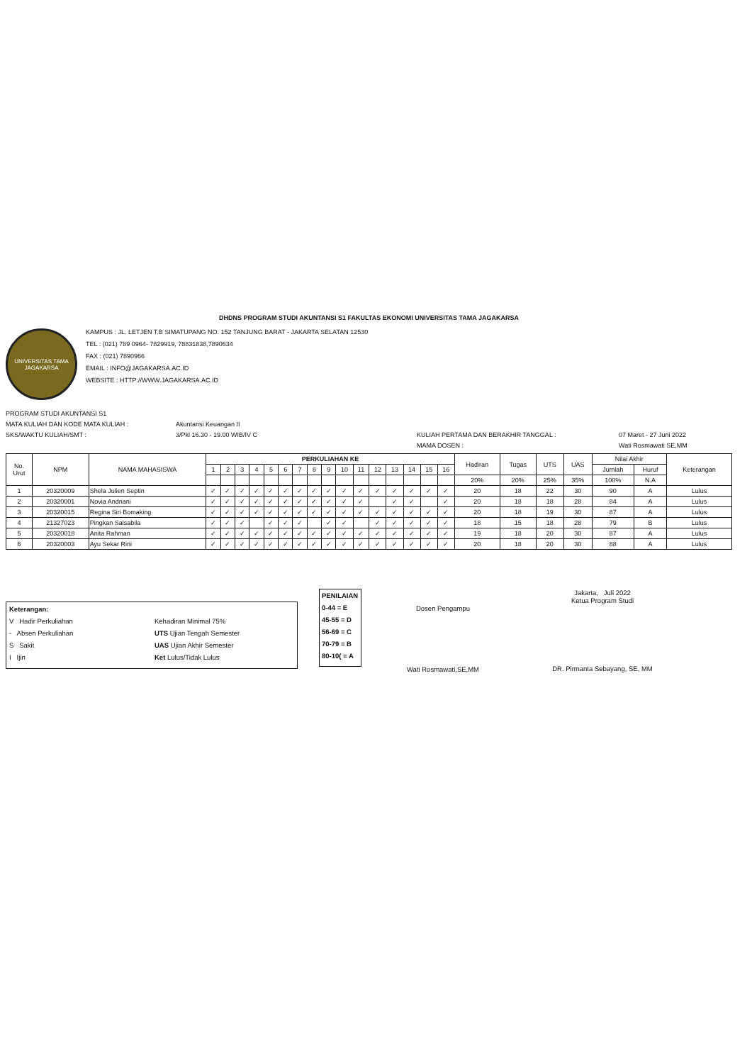DHDNS PROGRAM STUDI AKUNTANSI S1 FAKULTAS EKONOMI UNIVERSITAS TAMA JAGAKARSA
UNIVERSITAS TAMA
JAGAKARSA
KAMPUS : JL. LETJEN T.B SIMATUPANG NO. 152 TANJUNG BARAT - JAKARTA SELATAN 12530
TEL : (021) 789 0964- 7829919, 78831838,7890634
FAX : (021) 7890966
EMAIL : INFO@JAGAKARSA.AC.ID
WEBSITE : HTTP://WWW.JAGAKARSA.AC.ID
PROGRAM STUDI AKUNTANSI S1
MATA KULIAH DAN KODE MATA KULIAH :
Akuntansi Keuangan II
SKS/WAKTU KULIAH/SMT :
3/Pkl 16.30 - 19.00 WIB/IV C
KULIAH PERTAMA DAN BERAKHIR TANGGAL :
07 Maret - 27 Juni 2022
MAMA DOSEN :
Wati Rosmawati SE,MM
| No. Urut | NPM | NAMA MAHASISWA | PERKULIAHAN KE | | | | | | | | | | | | | | | | Hadiran | Tugas | UTS | UAS | Nilai Akhir | | Keterangan |
| --- | --- | --- | --- | --- | --- | --- | --- | --- | --- | --- | --- | --- | --- | --- | --- | --- | --- | --- | --- | --- | --- | --- | --- | --- | --- |
| | | | 1 | 2 | 3 | 4 | 5 | 6 | 7 | 8 | 9 | 10 | 11 | 12 | 13 | 14 | 15 | 16 | | | | | Jumlah | Huruf | |
| | | | | | | | | | | | | | | | | | | | 20% | 20% | 25% | 35% | 100% | N.A | |
| 1 | 20320009 | Shela Julien Septin | ✓ | ✓ | ✓ | ✓ | ✓ | ✓ | ✓ | ✓ | ✓ | ✓ | ✓ | ✓ | ✓ | ✓ | ✓ | ✓ | 20 | 18 | 22 | 30 | 90 | A | Lulus |
| 2 | 20320001 | Novia Andriani | ✓ | ✓ | ✓ | ✓ | ✓ | ✓ | ✓ | ✓ | ✓ | ✓ | ✓ | | ✓ | ✓ | | ✓ | 20 | 18 | 18 | 28 | 84 | A | Lulus |
| 3 | 20320015 | Regina Siri Bomaking | ✓ | ✓ | ✓ | ✓ | ✓ | ✓ | ✓ | ✓ | ✓ | ✓ | ✓ | ✓ | ✓ | ✓ | ✓ | ✓ | 20 | 18 | 19 | 30 | 87 | A | Lulus |
| 4 | 21327023 | Pingkan Salsabila | ✓ | ✓ | ✓ | | ✓ | ✓ | ✓ | | ✓ | ✓ | | ✓ | ✓ | ✓ | ✓ | ✓ | 18 | 15 | 18 | 28 | 79 | B | Lulus |
| 5 | 20320018 | Anita Rahman | ✓ | ✓ | ✓ | ✓ | ✓ | ✓ | ✓ | ✓ | ✓ | ✓ | ✓ | ✓ | ✓ | ✓ | ✓ | ✓ | 19 | 18 | 20 | 30 | 87 | A | Lulus |
| 6 | 20320003 | Ayu Sekar Rini | ✓ | ✓ | ✓ | ✓ | ✓ | ✓ | ✓ | ✓ | ✓ | ✓ | ✓ | ✓ | ✓ | ✓ | ✓ | ✓ | 20 | 18 | 20 | 30 | 88 | A | Lulus |
Keterangan:
V Hadir Perkuliahan
- Absen Perkuliahan
S Sakit
I Ijin
Kehadiran Minimal 75%
UTS Ujian Tengah Semester
UAS Ujian Akhir Semester
Ket Lulus/Tidak Lulus
PENILAIAN
0-44 = E
45-55 = D
56-69 = C
70-79 = B
80-10( = A
Dosen Pengampu
Wati Rosmawati,SE,MM
Jakarta, Juli 2022
Ketua Program Studi
DR. Pirmanta Sebayang, SE, MM